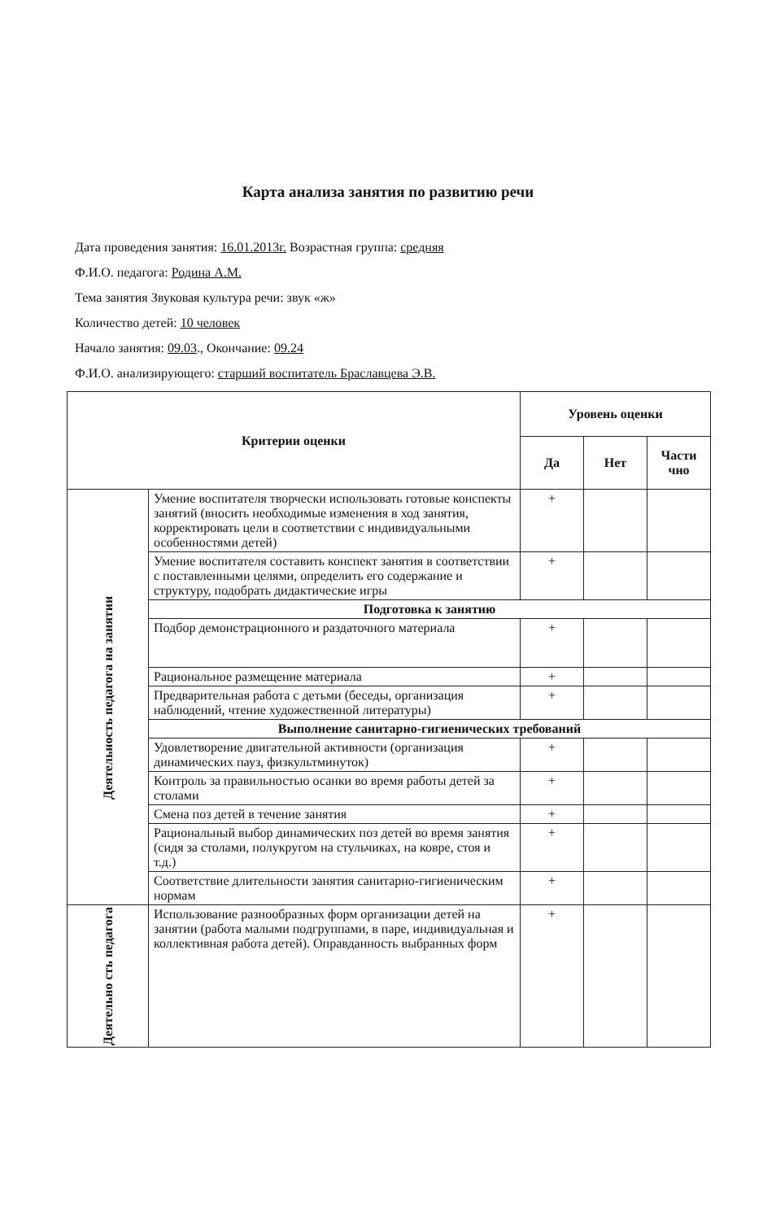Карта анализа занятия по развитию речи
Дата проведения занятия: 16.01.2013г. Возрастная группа: средняя
Ф.И.О. педагога: Родина А.М.
Тема занятия Звуковая культура речи: звук «ж»
Количество детей: 10 человек
Начало занятия: 09.03., Окончание: 09.24
Ф.И.О. анализирующего: старший воспитатель Браславцева Э.В.
| Критерии оценки | | Уровень оценки | | |
| --- | --- | --- | --- | --- |
| | | Да | Нет | Части чно |
| Деятельность педагога на занятии | Умение воспитателя творчески использовать готовые конспекты занятий (вносить необходимые изменения в ход занятия, корректировать цели в соответствии с индивидуальными особенностями детей) | + | | |
| | Умение воспитателя составить конспект занятия в соответствии с поставленными целями, определить его содержание и структуру, подобрать дидактические игры | + | | |
| | Подготовка к занятию | | | |
| | Подбор демонстрационного и раздаточного материала | + | | |
| | Рациональное размещение материала | + | | |
| | Предварительная работа с детьми (беседы, организация наблюдений, чтение художественной литературы) | + | | |
| | Выполнение санитарно-гигиенических требований | | | |
| | Удовлетворение двигательной активности (организация динамических пауз, физкультминуток) | + | | |
| | Контроль за правильностью осанки во время работы детей за столами | + | | |
| | Смена поз детей в течение занятия | + | | |
| | Рациональный выбор динамических поз детей во время занятия (сидя за столами, полукругом на стульчиках, на ковре, стоя и т.д.) | + | | |
| | Соответствие длительности занятия санитарно-гигиеническим нормам | + | | |
| Деятельно сть педагога | Использование разнообразных форм организации детей на занятии (работа малыми подгруппами, в паре, индивидуальная и коллективная работа детей). Оправданность выбранных форм | + | | |